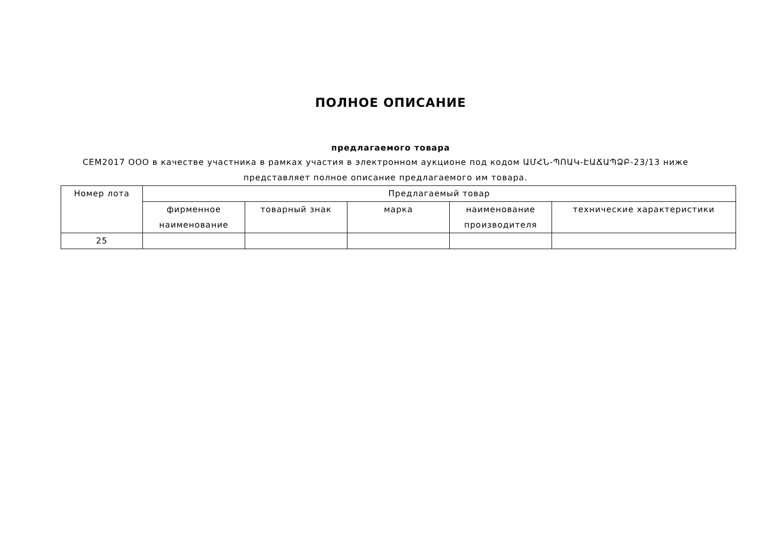ПОЛНОЕ ОПИСАНИЕ
предлагаемого товара
СЕМ2017 ООО в качестве участника в рамках участия в электронном аукционе под кодом ԱՄՀՆ-ՊՈԱԿ-ԷԱՃԱՊՁԲ-23/13 ниже представляет полное описание предлагаемого им товара.
| Номер лота | Предлагаемый товар | | | | |
| --- | --- | --- | --- | --- | --- |
| | фирменное наименование | товарный знак | марка | наименование производителя | технические характеристики |
| 25 | | | | | |